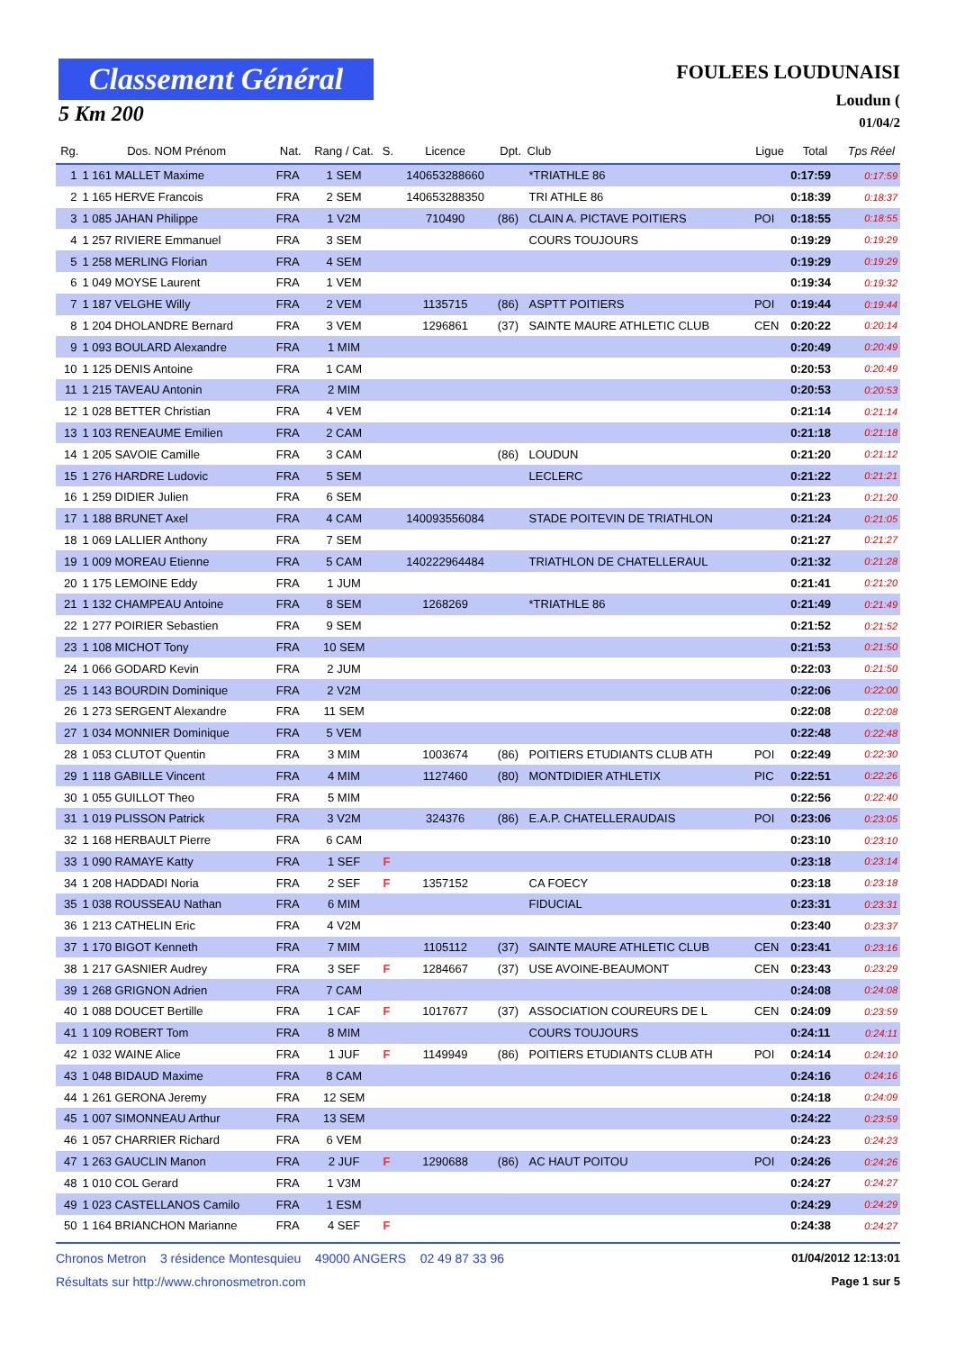Classement Général
5 Km 200
FOULEES LOUDUNAISI
Loudun (
01/04/2
| Rg. | Dos. NOM Prénom | Nat. | Rang / Cat. | S. | Licence | Dpt. | Club | Ligue | Total | Tps Réel |
| --- | --- | --- | --- | --- | --- | --- | --- | --- | --- | --- |
| 1 | 1 161 MALLET Maxime | FRA | 1 SEM | | 140653288660 | | *TRIATHLE 86 | | 0:17:59 | 0:17:59 |
| 2 | 1 165 HERVE Francois | FRA | 2 SEM | | 140653288350 | | TRI ATHLE 86 | | 0:18:39 | 0:18:37 |
| 3 | 1 085 JAHAN Philippe | FRA | 1 V2M | | 710490 | (86) | CLAIN A. PICTAVE POITIERS | POI | 0:18:55 | 0:18:55 |
| 4 | 1 257 RIVIERE Emmanuel | FRA | 3 SEM | | | | COURS TOUJOURS | | 0:19:29 | 0:19:29 |
| 5 | 1 258 MERLING Florian | FRA | 4 SEM | | | | | | 0:19:29 | 0:19:29 |
| 6 | 1 049 MOYSE Laurent | FRA | 1 VEM | | | | | | 0:19:34 | 0:19:32 |
| 7 | 1 187 VELGHE Willy | FRA | 2 VEM | | 1135715 | (86) | ASPTT POITIERS | POI | 0:19:44 | 0:19:44 |
| 8 | 1 204 DHOLANDRE Bernard | FRA | 3 VEM | | 1296861 | (37) | SAINTE MAURE ATHLETIC CLUB | CEN | 0:20:22 | 0:20:14 |
| 9 | 1 093 BOULARD Alexandre | FRA | 1 MIM | | | | | | 0:20:49 | 0:20:49 |
| 10 | 1 125 DENIS Antoine | FRA | 1 CAM | | | | | | 0:20:53 | 0:20:49 |
| 11 | 1 215 TAVEAU Antonin | FRA | 2 MIM | | | | | | 0:20:53 | 0:20:53 |
| 12 | 1 028 BETTER Christian | FRA | 4 VEM | | | | | | 0:21:14 | 0:21:14 |
| 13 | 1 103 RENEAUME Emilien | FRA | 2 CAM | | | | | | 0:21:18 | 0:21:18 |
| 14 | 1 205 SAVOIE Camille | FRA | 3 CAM | | | (86) | LOUDUN | | 0:21:20 | 0:21:12 |
| 15 | 1 276 HARDRE Ludovic | FRA | 5 SEM | | | | LECLERC | | 0:21:22 | 0:21:21 |
| 16 | 1 259 DIDIER Julien | FRA | 6 SEM | | | | | | 0:21:23 | 0:21:20 |
| 17 | 1 188 BRUNET Axel | FRA | 4 CAM | | 140093556084 | | STADE POITEVIN DE TRIATHLON | | 0:21:24 | 0:21:05 |
| 18 | 1 069 LALLIER Anthony | FRA | 7 SEM | | | | | | 0:21:27 | 0:21:27 |
| 19 | 1 009 MOREAU Etienne | FRA | 5 CAM | | 140222964484 | | TRIATHLON DE CHATELLERAUL | | 0:21:32 | 0:21:28 |
| 20 | 1 175 LEMOINE Eddy | FRA | 1 JUM | | | | | | 0:21:41 | 0:21:20 |
| 21 | 1 132 CHAMPEAU Antoine | FRA | 8 SEM | | 1268269 | | *TRIATHLE 86 | | 0:21:49 | 0:21:49 |
| 22 | 1 277 POIRIER Sebastien | FRA | 9 SEM | | | | | | 0:21:52 | 0:21:52 |
| 23 | 1 108 MICHOT Tony | FRA | 10 SEM | | | | | | 0:21:53 | 0:21:50 |
| 24 | 1 066 GODARD Kevin | FRA | 2 JUM | | | | | | 0:22:03 | 0:21:50 |
| 25 | 1 143 BOURDIN Dominique | FRA | 2 V2M | | | | | | 0:22:06 | 0:22:00 |
| 26 | 1 273 SERGENT Alexandre | FRA | 11 SEM | | | | | | 0:22:08 | 0:22:08 |
| 27 | 1 034 MONNIER Dominique | FRA | 5 VEM | | | | | | 0:22:48 | 0:22:48 |
| 28 | 1 053 CLUTOT Quentin | FRA | 3 MIM | | 1003674 | (86) | POITIERS ETUDIANTS CLUB ATH | POI | 0:22:49 | 0:22:30 |
| 29 | 1 118 GABILLE Vincent | FRA | 4 MIM | | 1127460 | (80) | MONTDIDIER ATHLETIX | PIC | 0:22:51 | 0:22:26 |
| 30 | 1 055 GUILLOT Theo | FRA | 5 MIM | | | | | | 0:22:56 | 0:22:40 |
| 31 | 1 019 PLISSON Patrick | FRA | 3 V2M | | 324376 | (86) | E.A.P. CHATELLERAUDAIS | POI | 0:23:06 | 0:23:05 |
| 32 | 1 168 HERBAULT Pierre | FRA | 6 CAM | | | | | | 0:23:10 | 0:23:10 |
| 33 | 1 090 RAMAYE Katty | FRA | 1 SEF | F | | | | | 0:23:18 | 0:23:14 |
| 34 | 1 208 HADDADI Noria | FRA | 2 SEF | F | 1357152 | | CA FOECY | | 0:23:18 | 0:23:18 |
| 35 | 1 038 ROUSSEAU Nathan | FRA | 6 MIM | | | | FIDUCIAL | | 0:23:31 | 0:23:31 |
| 36 | 1 213 CATHELIN Eric | FRA | 4 V2M | | | | | | 0:23:40 | 0:23:37 |
| 37 | 1 170 BIGOT Kenneth | FRA | 7 MIM | | 1105112 | (37) | SAINTE MAURE ATHLETIC CLUB | CEN | 0:23:41 | 0:23:16 |
| 38 | 1 217 GASNIER Audrey | FRA | 3 SEF | F | 1284667 | (37) | USE AVOINE-BEAUMONT | CEN | 0:23:43 | 0:23:29 |
| 39 | 1 268 GRIGNON Adrien | FRA | 7 CAM | | | | | | 0:24:08 | 0:24:08 |
| 40 | 1 088 DOUCET Bertille | FRA | 1 CAF | F | 1017677 | (37) | ASSOCIATION COUREURS DE L | CEN | 0:24:09 | 0:23:59 |
| 41 | 1 109 ROBERT Tom | FRA | 8 MIM | | | | COURS TOUJOURS | | 0:24:11 | 0:24:11 |
| 42 | 1 032 WAINE Alice | FRA | 1 JUF | F | 1149949 | (86) | POITIERS ETUDIANTS CLUB ATH | POI | 0:24:14 | 0:24:10 |
| 43 | 1 048 BIDAUD Maxime | FRA | 8 CAM | | | | | | 0:24:16 | 0:24:16 |
| 44 | 1 261 GERONA Jeremy | FRA | 12 SEM | | | | | | 0:24:18 | 0:24:09 |
| 45 | 1 007 SIMONNEAU Arthur | FRA | 13 SEM | | | | | | 0:24:22 | 0:23:59 |
| 46 | 1 057 CHARRIER Richard | FRA | 6 VEM | | | | | | 0:24:23 | 0:24:23 |
| 47 | 1 263 GAUCLIN Manon | FRA | 2 JUF | F | 1290688 | (86) | AC HAUT POITOU | POI | 0:24:26 | 0:24:26 |
| 48 | 1 010 COL Gerard | FRA | 1 V3M | | | | | | 0:24:27 | 0:24:27 |
| 49 | 1 023 CASTELLANOS Camilo | FRA | 1 ESM | | | | | | 0:24:29 | 0:24:29 |
| 50 | 1 164 BRIANCHON Marianne | FRA | 4 SEF | F | | | | | 0:24:38 | 0:24:27 |
Chronos Metron 3 résidence Montesquieu 49000 ANGERS 02 49 87 33 96 01/04/2012 12:13:01
Résultats sur http://www.chronosmetron.com Page 1 sur 5